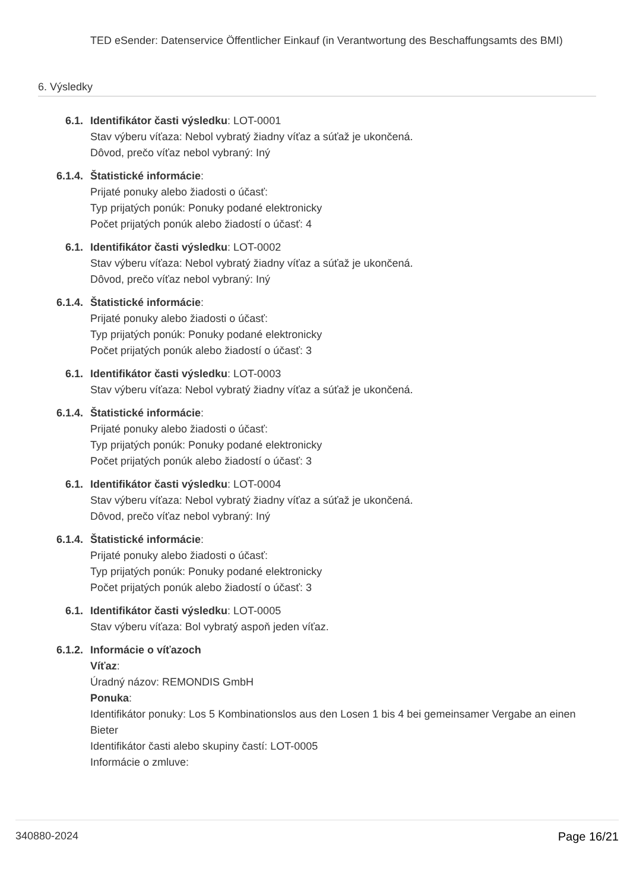TED eSender: Datenservice Öffentlicher Einkauf (in Verantwortung des Beschaffungsamts des BMI)
6. Výsledky
6.1. Identifikátor časti výsledku: LOT-0001
Stav výberu víťaza: Nebol vybratý žiadny víťaz a súťaž je ukončená.
Dôvod, prečo víťaz nebol vybraný: Iný
6.1.4. Štatistické informácie:
Prijaté ponuky alebo žiadosti o účasť:
Typ prijatých ponúk: Ponuky podané elektronicky
Počet prijatých ponúk alebo žiadostí o účasť: 4
6.1. Identifikátor časti výsledku: LOT-0002
Stav výberu víťaza: Nebol vybratý žiadny víťaz a súťaž je ukončená.
Dôvod, prečo víťaz nebol vybraný: Iný
6.1.4. Štatistické informácie:
Prijaté ponuky alebo žiadosti o účasť:
Typ prijatých ponúk: Ponuky podané elektronicky
Počet prijatých ponúk alebo žiadostí o účasť: 3
6.1. Identifikátor časti výsledku: LOT-0003
Stav výberu víťaza: Nebol vybratý žiadny víťaz a súťaž je ukončená.
6.1.4. Štatistické informácie:
Prijaté ponuky alebo žiadosti o účasť:
Typ prijatých ponúk: Ponuky podané elektronicky
Počet prijatých ponúk alebo žiadostí o účasť: 3
6.1. Identifikátor časti výsledku: LOT-0004
Stav výberu víťaza: Nebol vybratý žiadny víťaz a súťaž je ukončená.
Dôvod, prečo víťaz nebol vybraný: Iný
6.1.4. Štatistické informácie:
Prijaté ponuky alebo žiadosti o účasť:
Typ prijatých ponúk: Ponuky podané elektronicky
Počet prijatých ponúk alebo žiadostí o účasť: 3
6.1. Identifikátor časti výsledku: LOT-0005
Stav výberu víťaza: Bol vybratý aspoň jeden víťaz.
6.1.2. Informácie o víťazoch
Víťaz:
Úradný názov: REMONDIS GmbH
Ponuka:
Identifikátor ponuky: Los 5 Kombinationslos aus den Losen 1 bis 4 bei gemeinsamer Vergabe an einen Bieter
Identifikátor časti alebo skupiny častí: LOT-0005
Informácie o zmluve:
340880-2024 Page 16/21